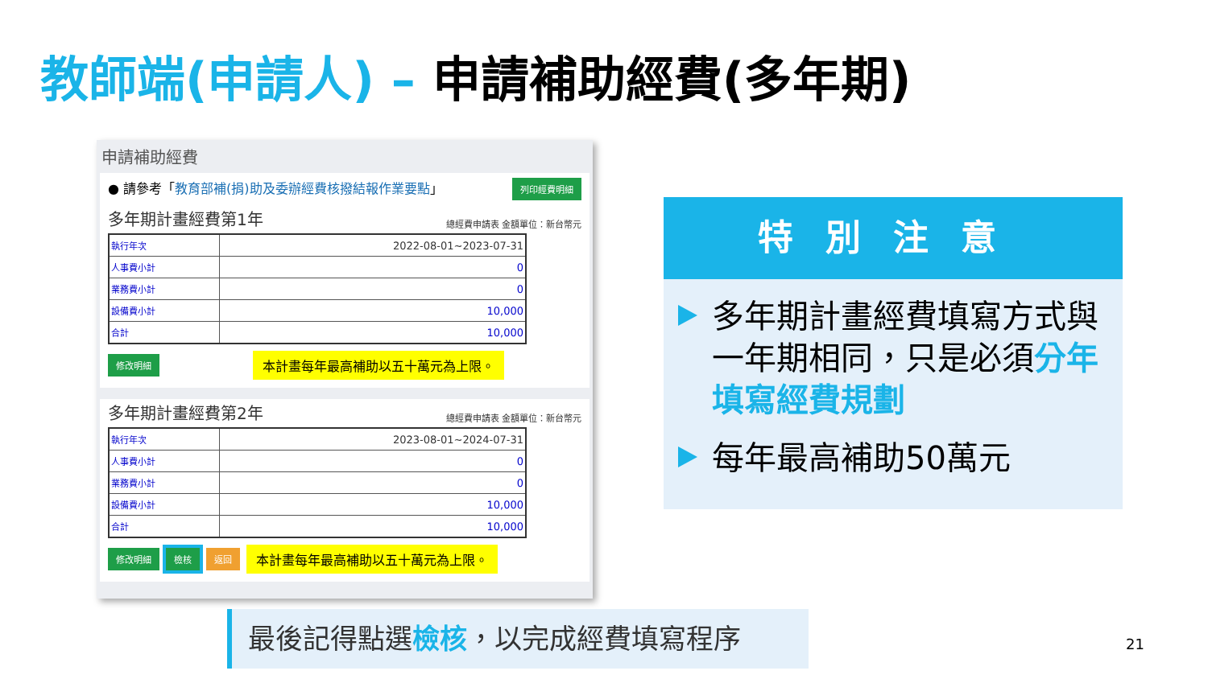教師端(申請人) – 申請補助經費(多年期)
申請補助經費
● 請參考「教育部補(捐)助及委辦經費核撥結報作業要點」
列印經費明細
多年期計畫經費第1年 總經費申請表 金額單位：新台幣元
| 執行年次 | 2022-08-01~2023-07-31 |
| 人事費小計 | 0 |
| 業務費小計 | 0 |
| 設備費小計 | 10,000 |
| 合計 | 10,000 |
修改明細 本計畫每年最高補助以五十萬元為上限。
多年期計畫經費第2年 總經費申請表 金額單位：新台幣元
| 執行年次 | 2023-08-01~2024-07-31 |
| 人事費小計 | 0 |
| 業務費小計 | 0 |
| 設備費小計 | 10,000 |
| 合計 | 10,000 |
修改明細 檢核 返回 本計畫每年最高補助以五十萬元為上限。
特別注意
多年期計畫經費填寫方式與一年期相同，只是必須分年填寫經費規劃
每年最高補助50萬元
最後記得點選檢核，以完成經費填寫程序
21